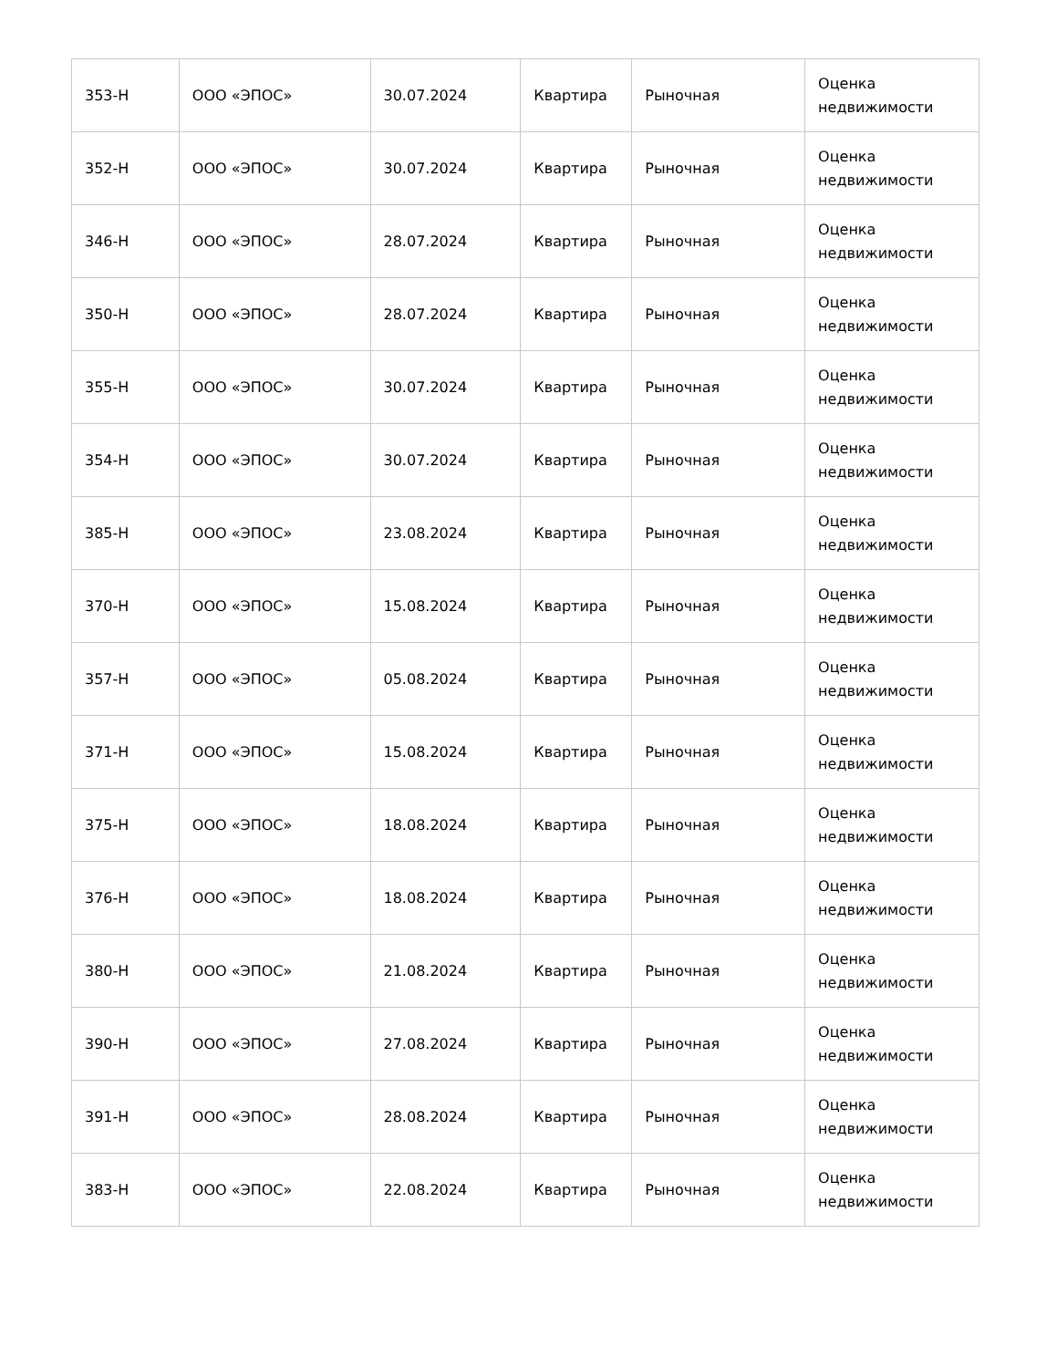| 353-Н | ООО «ЭПОС» | 30.07.2024 | Квартира | Рыночная | Оценка недвижимости |
| 352-Н | ООО «ЭПОС» | 30.07.2024 | Квартира | Рыночная | Оценка недвижимости |
| 346-Н | ООО «ЭПОС» | 28.07.2024 | Квартира | Рыночная | Оценка недвижимости |
| 350-Н | ООО «ЭПОС» | 28.07.2024 | Квартира | Рыночная | Оценка недвижимости |
| 355-Н | ООО «ЭПОС» | 30.07.2024 | Квартира | Рыночная | Оценка недвижимости |
| 354-Н | ООО «ЭПОС» | 30.07.2024 | Квартира | Рыночная | Оценка недвижимости |
| 385-Н | ООО «ЭПОС» | 23.08.2024 | Квартира | Рыночная | Оценка недвижимости |
| 370-Н | ООО «ЭПОС» | 15.08.2024 | Квартира | Рыночная | Оценка недвижимости |
| 357-Н | ООО «ЭПОС» | 05.08.2024 | Квартира | Рыночная | Оценка недвижимости |
| 371-Н | ООО «ЭПОС» | 15.08.2024 | Квартира | Рыночная | Оценка недвижимости |
| 375-Н | ООО «ЭПОС» | 18.08.2024 | Квартира | Рыночная | Оценка недвижимости |
| 376-Н | ООО «ЭПОС» | 18.08.2024 | Квартира | Рыночная | Оценка недвижимости |
| 380-Н | ООО «ЭПОС» | 21.08.2024 | Квартира | Рыночная | Оценка недвижимости |
| 390-Н | ООО «ЭПОС» | 27.08.2024 | Квартира | Рыночная | Оценка недвижимости |
| 391-Н | ООО «ЭПОС» | 28.08.2024 | Квартира | Рыночная | Оценка недвижимости |
| 383-Н | ООО «ЭПОС» | 22.08.2024 | Квартира | Рыночная | Оценка недвижимости |